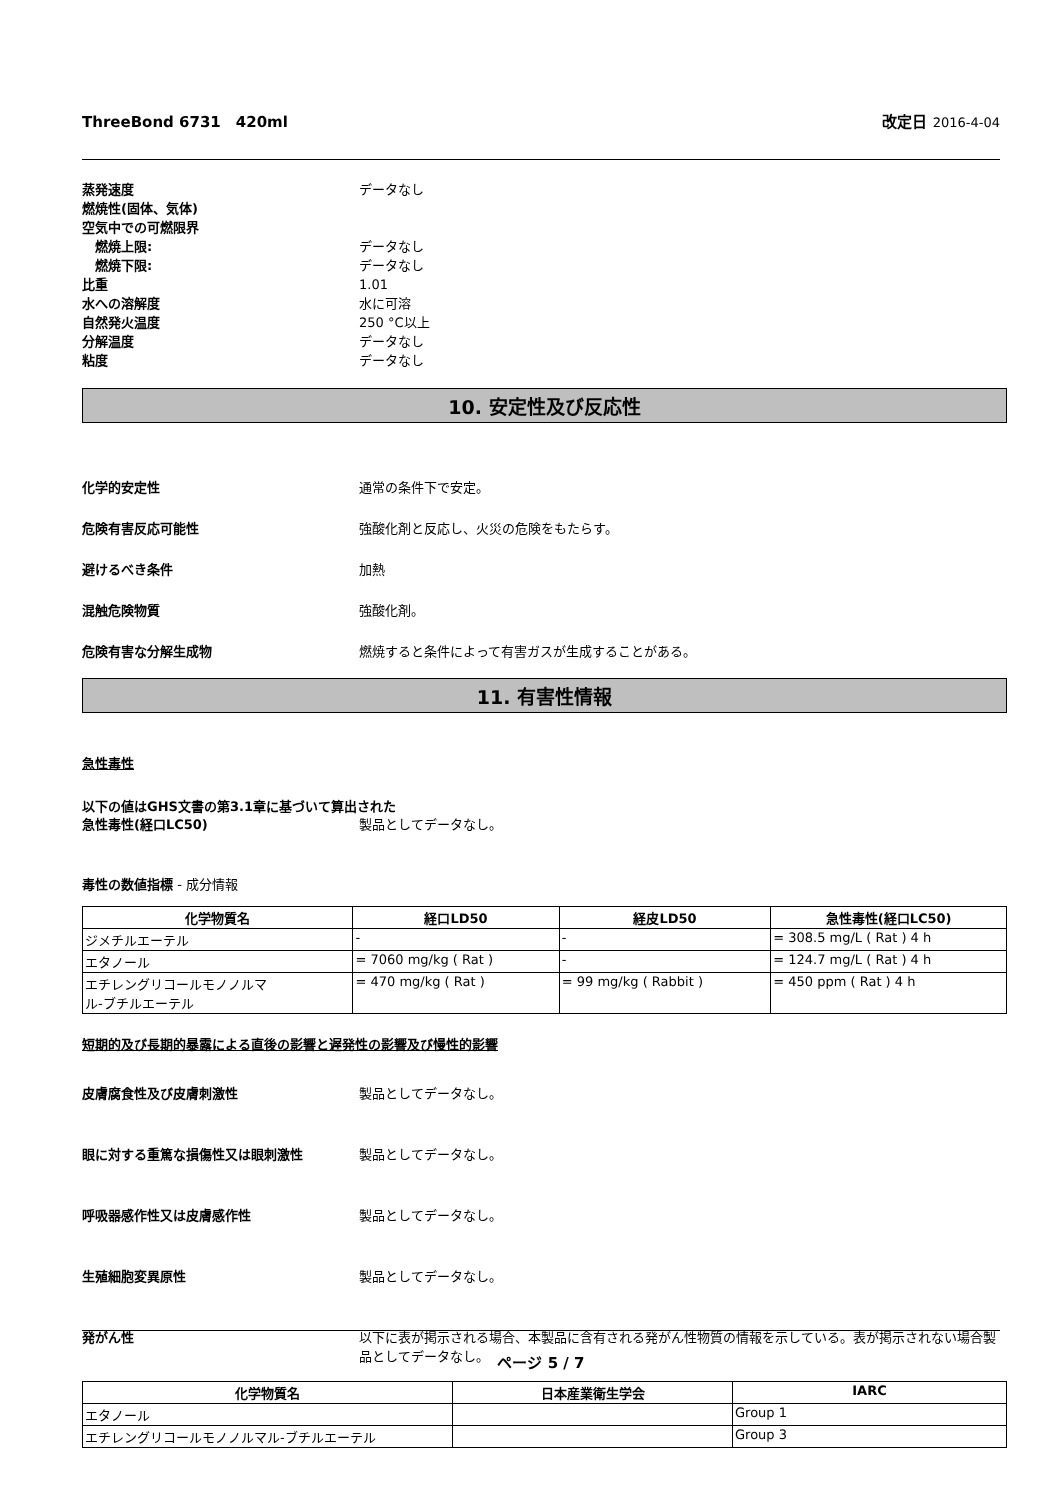ThreeBond 6731　420ml 改定日 2016-4-04
蒸発速度 データなし
燃焼性(固体、気体)
空気中での可燃限界
　燃焼上限: データなし
　燃焼下限: データなし
比重 1.01
水への溶解度 水に可溶
自然発火温度 250 °C以上
分解温度 データなし
粘度 データなし
10. 安定性及び反応性
化学的安定性 通常の条件下で安定。
危険有害反応可能性 強酸化剤と反応し、火災の危険をもたらす。
避けるべき条件 加熱
混触危険物質 強酸化剤。
危険有害な分解生成物 燃焼すると条件によって有害ガスが生成することがある。
11. 有害性情報
急性毒性
以下の値はGHS文書の第3.1章に基づいて算出された
急性毒性(経口LC50) 製品としてデータなし。
毒性の数値指標 - 成分情報
| 化学物質名 | 経口LD50 | 経皮LD50 | 急性毒性(経口LC50) |
| --- | --- | --- | --- |
| ジメチルエーテル | - | - | = 308.5 mg/L ( Rat ) 4 h |
| エタノール | = 7060 mg/kg ( Rat ) | - | = 124.7 mg/L ( Rat ) 4 h |
| エチレングリコールモノノルマ ル-ブチルエーテル | = 470 mg/kg ( Rat ) | = 99 mg/kg ( Rabbit ) | = 450 ppm ( Rat ) 4 h |
短期的及び長期的暴露による直後の影響と遅発性の影響及び慢性的影響
皮膚腐食性及び皮膚刺激性 製品としてデータなし。
眼に対する重篤な損傷性又は眼刺激性 製品としてデータなし。
呼吸器感作性又は皮膚感作性 製品としてデータなし。
生殖細胞変異原性 製品としてデータなし。
発がん性 以下に表が掲示される場合、本製品に含有される発がん性物質の情報を示している。表が掲示されない場合製品としてデータなし。
| 化学物質名 | 日本産業衛生学会 | IARC |
| --- | --- | --- |
| エタノール | | Group 1 |
| エチレングリコールモノノルマル-ブチルエーテル | | Group 3 |
ページ 5 / 7